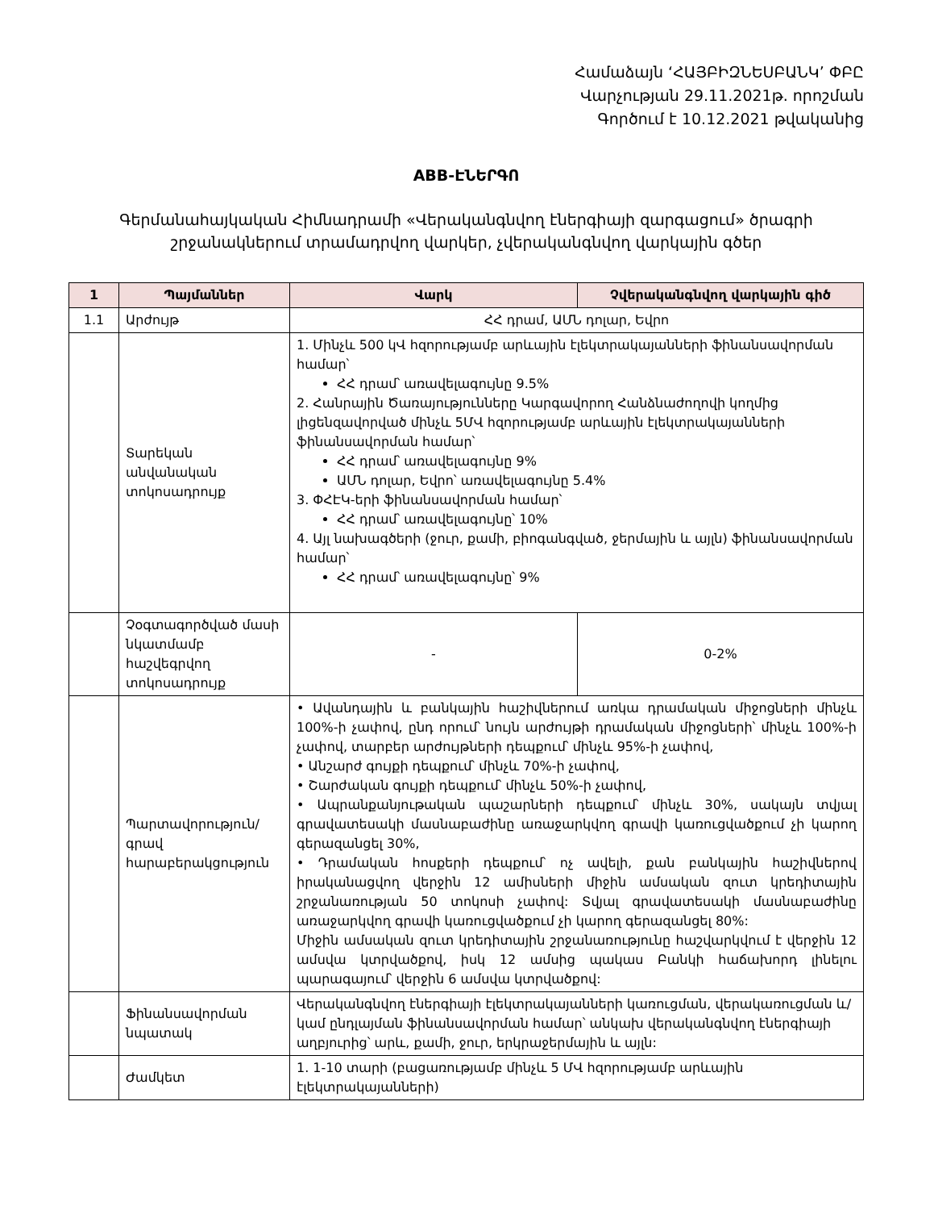Համաձայն ‘ՀԱՅԲԻԶՆԵՍԲԱՆԿ’ ՓԲԸ
Վարչության 29.11.2021թ. որոշման
Գործում է 10.12.2021 թվականից
ABB-ԷՆԵՐԳՈ
Գերմանահայկական Հիմնադրամի «Վերականգնվող էներգիայի զարգացում» ծրագրի
շրջանակներում տրամադրվող վարկեր, չվերականգնվող վարկային գծեր
| 1 | Պայմաններ | Վարկ | Չվերականգնվող վարկային գիծ |
| --- | --- | --- | --- |
| 1.1 | Արժույթ | ՀՀ դրամ, ԱՄՆ դոլար, Եվրո | |
| | Տարեկան անվանական տոկոսադրույք | 1. Մինչև 500 կՎ հզորությամբ արևային էլեկտրակայանների ֆինանսավորման համար՝ ՀՀ դրամ՝ առավելագույնը 9.5% 2. Հանրային Ծառայությունները Կարգավորող Հանձնաժողովի կողմից լիցենզավորված մինչև 5ՄՎ հզորությամբ արևային էլեկտրակայանների ֆինանսավորման համար՝ ՀՀ դրամ՝ առավելագույնը 9% ԱՄՆ դոլար, Եվրո՝ առավելագույնը 5.4% 3. ՓՀԷԿ-երի ֆինանսավորման համար՝ ՀՀ դրամ՝ առավելագույնը՝ 10% 4. Այլ նախագծերի (ջուր, քամի, բիոգանգված, ջերմային և այլն) ֆինանսավորման համար՝ ՀՀ դրամ՝ առավելագույնը՝ 9% | |
| | Չօգտագործված մասի նկատմամբ հաշվեգրվող տոկոսադրույք | - | 0-2% |
| | Պարտավորություն/ գրավ հարաբերակցություն | • Ավանդային և բանկային հաշիվներում առկա դրամական միջոցների մինչև 100%-ի չափով, ընդ որում՝ նույն արժույթի դրամական միջոցների՝ մինչև 100%-ի չափով, տարբեր արժույթների դեպքում՝ մինչև 95%-ի չափով, • Անշարժ գույքի դեպքում՝ մինչև 70%-ի չափով, • Շարժական գույքի դեպքում՝ մինչև 50%-ի չափով, • Ապրանքանյութական պաշարների դեպքում՝ մինչև 30%, սակայն տվյալ գրավատեսակի մասնաբաժինը առաջարկվող գրավի կառուցվածքում չի կարող գերազանցել 30%, • Դրամական հոսքերի դեպքում՝ ոչ ավելի, քան բանկային հաշիվներով իրականացվող վերջին 12 ամիսների միջին ամսական զուտ կրեդիտային շրջանառության 50 տոկոսի չափով: Տվյալ գրավատեսակի մասնաբաժինը առաջարկվող գրավի կառուցվածքում չի կարող գերազանցել 80%: Միջին ամսական զուտ կրեդիտային շրջանառությունը հաշվարկվում է վերջին 12 ամսվա կտրվածքով, իսկ 12 ամսից պակաս Բանկի հաճախորդ լինելու պարագայում՝ վերջին 6 ամսվա կտրվածքով: | |
| | Ֆինանսավորման նպատակ | Վերականգնվող էներգիայի էլեկտրակայանների կառուցման, վերակառուցման և/կամ ընդլայման ֆինանսավորման համար՝ անկախ վերականգնվող էներգիայի աղբյուրից՝ արև, քամի, ջուր, երկրաջերմային և այլն: | |
| | Ժամկետ | 1. 1-10 տարի (բացառությամբ մինչև 5 ՄՎ հզորությամբ արևային էլեկտրակայանների) | |